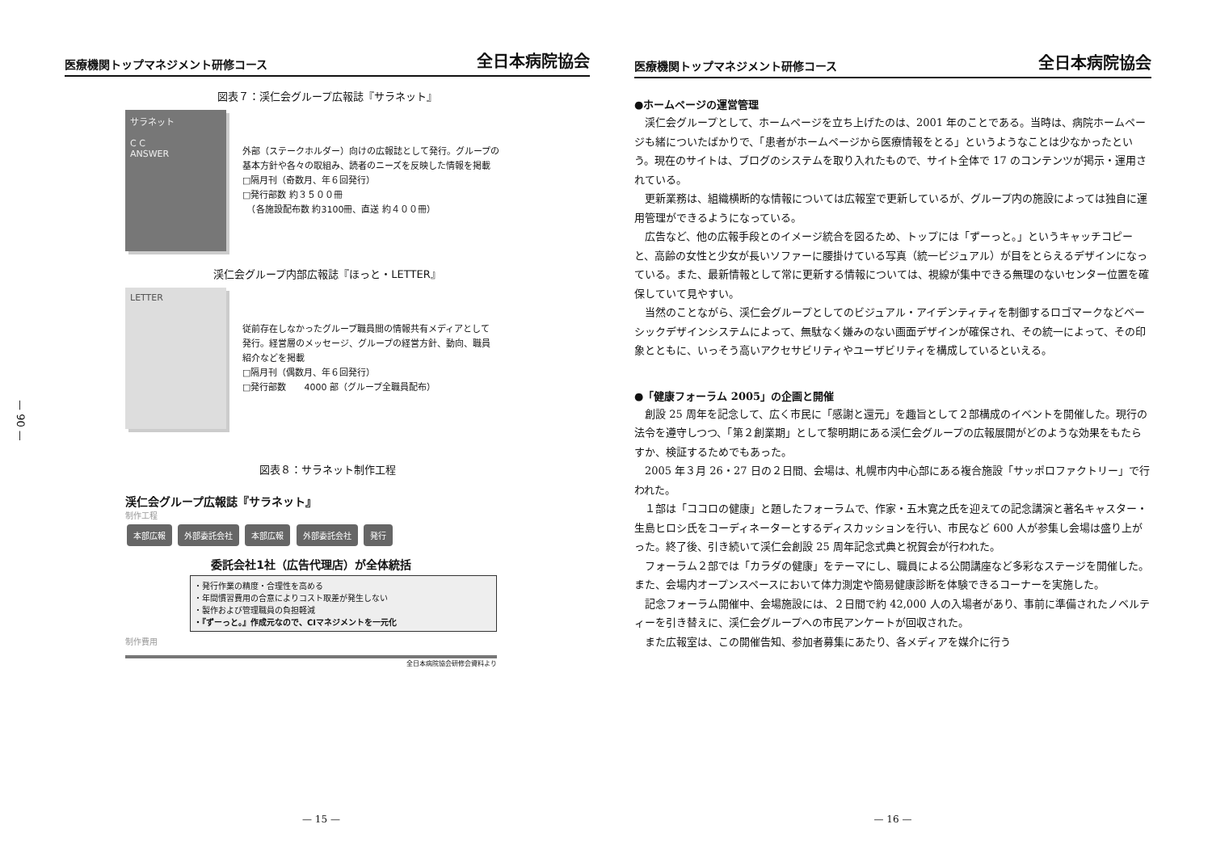— 90 —
医療機関トップマネジメント研修コース 全日本病院協会
図表７：渓仁会グループ広報誌『サラネット』
サラネット
C C
ANSWER
外部（ステークホルダー）向けの広報誌として発行。グループの
基本方針や各々の取組み、読者のニーズを反映した情報を掲載
□隔月刊（奇数月、年６回発行）
□発行部数 約３５００冊
　（各施設配布数 約3100冊、直送 約４００冊）
渓仁会グループ内部広報誌『ほっと・LETTER』
LETTER
従前存在しなかったグループ職員間の情報共有メディアとして
発行。経営層のメッセージ、グループの経営方針、動向、職員
紹介などを掲載
□隔月刊（偶数月、年６回発行）
□発行部数　　4000 部（グループ全職員配布）
図表８：サラネット制作工程
渓仁会グループ広報誌『サラネット』
制作工程
本部広報 外部委託会社 本部広報 外部委託会社 発行
委託会社1社（広告代理店）が全体統括
・発行作業の精度・合理性を高める
・年間慣習費用の合意によりコスト取差が発生しない
・製作および管理職員の負担軽減
・『ずーっと。』作成元なので、CIマネジメントを一元化
制作費用
全日本病院協会研修会資料より
— 15 —
医療機関トップマネジメント研修コース 全日本病院協会
●ホームページの運営管理
渓仁会グループとして、ホームページを立ち上げたのは、2001 年のことである。当時は、病院ホームページも緒についたばかりで、「患者がホームページから医療情報をとる」というようなことは少なかったという。現在のサイトは、ブログのシステムを取り入れたもので、サイト全体で 17 のコンテンツが掲示・運用されている。
更新業務は、組織横断的な情報については広報室で更新しているが、グループ内の施設によっては独自に運用管理ができるようになっている。
広告など、他の広報手段とのイメージ統合を図るため、トップには「ずーっと。」というキャッチコピーと、高齢の女性と少女が長いソファーに腰掛けている写真（統一ビジュアル）が目をとらえるデザインになっている。また、最新情報として常に更新する情報については、視線が集中できる無理のないセンター位置を確保していて見やすい。
当然のことながら、渓仁会グループとしてのビジュアル・アイデンティティを制御するロゴマークなどベーシックデザインシステムによって、無駄なく嫌みのない画面デザインが確保され、その統一によって、その印象とともに、いっそう高いアクセサビリティやユーザビリティを構成しているといえる。
●「健康フォーラム 2005」の企画と開催
創設 25 周年を記念して、広く市民に「感謝と還元」を趣旨として２部構成のイベントを開催した。現行の法令を遵守しつつ、「第２創業期」として黎明期にある渓仁会グループの広報展開がどのような効果をもたらすか、検証するためでもあった。
2005 年３月 26・27 日の２日間、会場は、札幌市内中心部にある複合施設「サッポロファクトリー」で行われた。
１部は「ココロの健康」と題したフォーラムで、作家・五木寛之氏を迎えての記念講演と著名キャスター・生島ヒロシ氏をコーディネーターとするディスカッションを行い、市民など 600 人が参集し会場は盛り上がった。終了後、引き続いて渓仁会創設 25 周年記念式典と祝賀会が行われた。
フォーラム２部では「カラダの健康」をテーマにし、職員による公開講座など多彩なステージを開催した。また、会場内オープンスペースにおいて体力測定や簡易健康診断を体験できるコーナーを実施した。
記念フォーラム開催中、会場施設には、２日間で約 42,000 人の入場者があり、事前に準備されたノベルティーを引き替えに、渓仁会グループへの市民アンケートが回収された。
また広報室は、この開催告知、参加者募集にあたり、各メディアを媒介に行う
— 16 —